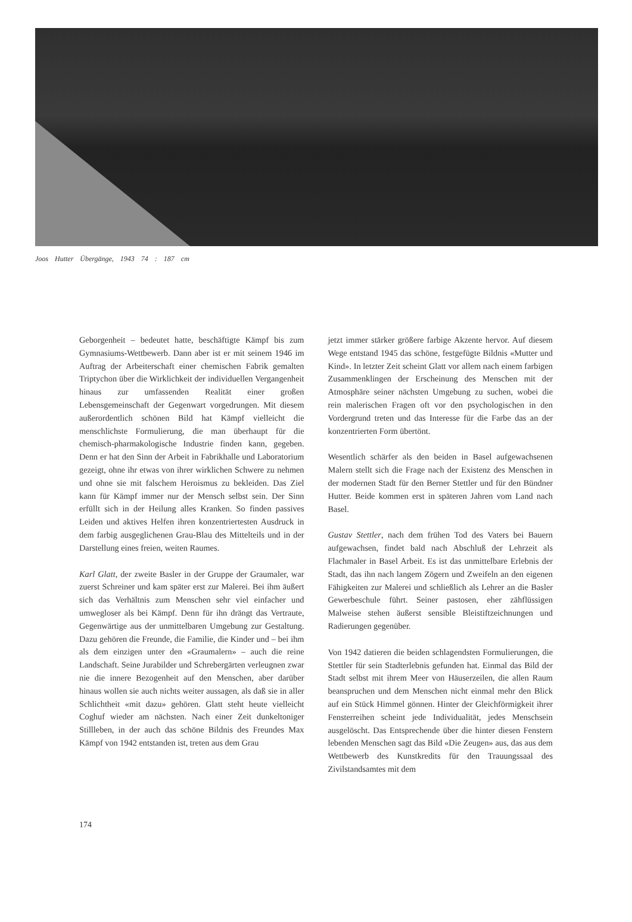Joos Hutter Übergänge, 1943 74 : 187 cm
Geborgenheit – bedeutet hatte, beschäftigte Kämpf bis zum Gymnasiums-Wettbewerb. Dann aber ist er mit seinem 1946 im Auftrag der Arbeiterschaft einer chemischen Fabrik gemalten Triptychon über die Wirklichkeit der individuellen Vergangenheit hinaus zur umfassenden Realität einer großen Lebensgemeinschaft der Gegenwart vorgedrungen. Mit diesem außerordentlich schönen Bild hat Kämpf vielleicht die menschlichste Formulierung, die man überhaupt für die chemisch-pharmakologische Industrie finden kann, gegeben. Denn er hat den Sinn der Arbeit in Fabrikhalle und Laboratorium gezeigt, ohne ihr etwas von ihrer wirklichen Schwere zu nehmen und ohne sie mit falschem Heroismus zu bekleiden. Das Ziel kann für Kämpf immer nur der Mensch selbst sein. Der Sinn erfüllt sich in der Heilung alles Kranken. So finden passives Leiden und aktives Helfen ihren konzentriertesten Ausdruck in dem farbig ausgeglichenen Grau-Blau des Mittelteils und in der Darstellung eines freien, weiten Raumes.
Karl Glatt, der zweite Basler in der Gruppe der Graumaler, war zuerst Schreiner und kam später erst zur Malerei. Bei ihm äußert sich das Verhältnis zum Menschen sehr viel einfacher und umwegloser als bei Kämpf. Denn für ihn drängt das Vertraute, Gegenwärtige aus der unmittelbaren Umgebung zur Gestaltung. Dazu gehören die Freunde, die Familie, die Kinder und – bei ihm als dem einzigen unter den «Graumalern» – auch die reine Landschaft. Seine Jurabilder und Schrebergärten verleugnen zwar nie die innere Bezogenheit auf den Menschen, aber darüber hinaus wollen sie auch nichts weiter aussagen, als daß sie in aller Schlichtheit «mit dazu» gehören. Glatt steht heute vielleicht Coghuf wieder am nächsten. Nach einer Zeit dunkeltoniger Stillleben, in der auch das schöne Bildnis des Freundes Max Kämpf von 1942 entstanden ist, treten aus dem Grau
jetzt immer stärker größere farbige Akzente hervor. Auf diesem Wege entstand 1945 das schöne, festgefügte Bildnis «Mutter und Kind». In letzter Zeit scheint Glatt vor allem nach einem farbigen Zusammenklingen der Erscheinung des Menschen mit der Atmosphäre seiner nächsten Umgebung zu suchen, wobei die rein malerischen Fragen oft vor den psychologischen in den Vordergrund treten und das Interesse für die Farbe das an der konzentrierten Form übertönt.
Wesentlich schärfer als den beiden in Basel aufgewachsenen Malern stellt sich die Frage nach der Existenz des Menschen in der modernen Stadt für den Berner Stettler und für den Bündner Hutter. Beide kommen erst in späteren Jahren vom Land nach Basel.
Gustav Stettler, nach dem frühen Tod des Vaters bei Bauern aufgewachsen, findet bald nach Abschluß der Lehrzeit als Flachmaler in Basel Arbeit. Es ist das unmittelbare Erlebnis der Stadt, das ihn nach langem Zögern und Zweifeln an den eigenen Fähigkeiten zur Malerei und schließlich als Lehrer an die Basler Gewerbeschule führt. Seiner pastosen, eher zähflüssigen Malweise stehen äußerst sensible Bleistiftzeichnungen und Radierungen gegenüber.
Von 1942 datieren die beiden schlagendsten Formulierungen, die Stettler für sein Stadterlebnis gefunden hat. Einmal das Bild der Stadt selbst mit ihrem Meer von Häuserzeilen, die allen Raum beanspruchen und dem Menschen nicht einmal mehr den Blick auf ein Stück Himmel gönnen. Hinter der Gleichförmigkeit ihrer Fensterreihen scheint jede Individualität, jedes Menschsein ausgelöscht. Das Entsprechende über die hinter diesen Fenstern lebenden Menschen sagt das Bild «Die Zeugen» aus, das aus dem Wettbewerb des Kunstkredits für den Trauungssaal des Zivilstandsamtes mit dem
174